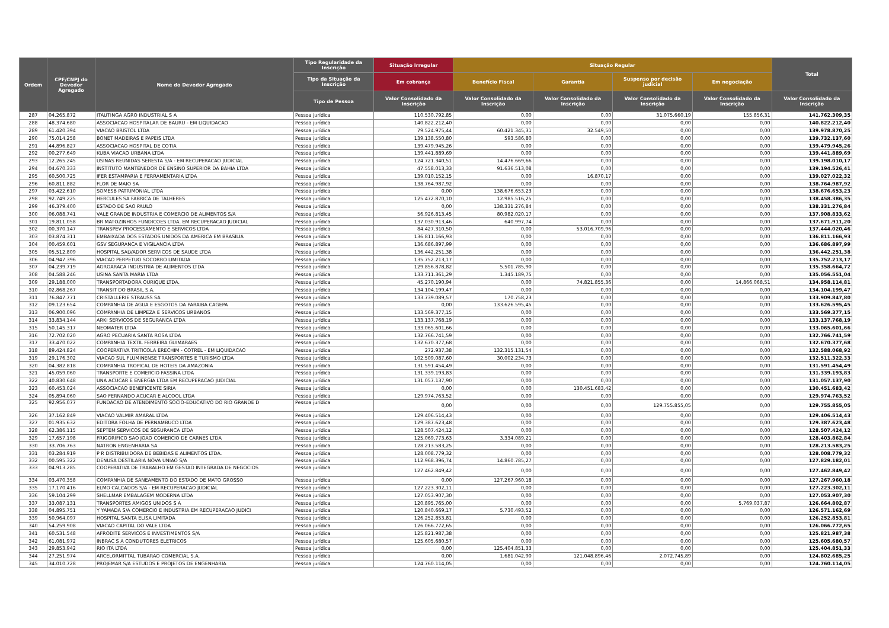| Ordem | CPF/CNPJ do Devedor Agregado | Nome do Devedor Agregado | Tipo Regularidade da Inscrição | Situação Irregular | Situação Regular | | | | Total |
| --- | --- | --- | --- | --- | --- | --- | --- | --- | --- |
| | | | Tipo da Situação da Inscrição | Em cobrança | Benefício Fiscal | Garantia | Suspenso por decisão judicial | Em negociação | |
| | | | Tipo de Pessoa | Valor Consolidado da Inscrição | Valor Consolidado da Inscrição | Valor Consolidado da Inscrição | Valor Consolidado da Inscrição | Valor Consolidado da Inscrição | Valor Consolidado da Inscrição |
| 287 | 04.265.872 | ITAUTINGA AGRO INDUSTRIAL S A | Pessoa jurídica | 110.530.792,85 | 0,00 | 0,00 | 31.075.660,19 | 155.856,31 | 141.762.309,35 |
| 288 | 48.374.680 | ASSOCIACAO HOSPITALAR DE BAURU - EM LIQUIDACAO | Pessoa jurídica | 140.822.212,40 | 0,00 | 0,00 | 0,00 | 0,00 | 140.822.212,40 |
| 289 | 61.420.394 | VIACAO BRISTOL LTDA | Pessoa jurídica | 79.524.975,44 | 60.421.345,31 | 32.549,50 | 0,00 | 0,00 | 139.978.870,25 |
| 290 | 75.014.258 | BONET MADEIRAS E PAPEIS LTDA | Pessoa jurídica | 139.138.550,80 | 593.586,80 | 0,00 | 0,00 | 0,00 | 139.732.137,60 |
| 291 | 44.896.827 | ASSOCIACAO HOSPITAL DE COTIA | Pessoa jurídica | 139.479.945,26 | 0,00 | 0,00 | 0,00 | 0,00 | 139.479.945,26 |
| 292 | 00.277.649 | KUBA VIACAO URBANA LTDA | Pessoa jurídica | 139.441.889,69 | 0,00 | 0,00 | 0,00 | 0,00 | 139.441.889,69 |
| 293 | 12.265.245 | USINAS REUNIDAS SERESTA S/A - EM RECUPERACAO JUDICIAL | Pessoa jurídica | 124.721.340,51 | 14.476.669,66 | 0,00 | 0,00 | 0,00 | 139.198.010,17 |
| 294 | 04.670.333 | INSTITUTO MANTENEDOR DE ENSINO SUPERIOR DA BAHIA LTDA | Pessoa jurídica | 47.558.013,33 | 91.636.513,08 | 0,00 | 0,00 | 0,00 | 139.194.526,41 |
| 295 | 60.500.725 | IFER ESTAMPARIA E FERRAMENTARIA LTDA | Pessoa jurídica | 139.010.152,15 | 0,00 | 16.870,17 | 0,00 | 0,00 | 139.027.022,32 |
| 296 | 60.811.882 | FLOR DE MAIO SA | Pessoa jurídica | 138.764.987,92 | 0,00 | 0,00 | 0,00 | 0,00 | 138.764.987,92 |
| 297 | 03.422.610 | SOMESB PATRIMONIAL LTDA | Pessoa jurídica | 0,00 | 138.676.653,23 | 0,00 | 0,00 | 0,00 | 138.676.653,23 |
| 298 | 92.749.225 | HERCULES SA FABRICA DE TALHERES | Pessoa jurídica | 125.472.870,10 | 12.985.516,25 | 0,00 | 0,00 | 0,00 | 138.458.386,35 |
| 299 | 46.379.400 | ESTADO DE SAO PAULO | Pessoa jurídica | 0,00 | 138.331.276,84 | 0,00 | 0,00 | 0,00 | 138.331.276,84 |
| 300 | 06.088.741 | VALE GRANDE INDUSTRIA E COMERCIO DE ALIMENTOS S/A | Pessoa jurídica | 56.926.813,45 | 80.982.020,17 | 0,00 | 0,00 | 0,00 | 137.908.833,62 |
| 301 | 19.811.058 | BR MATOZINHOS FUNDICOES LTDA. EM RECUPERACAO JUDICIAL | Pessoa jurídica | 137.030.913,46 | 640.997,74 | 0,00 | 0,00 | 0,00 | 137.671.911,20 |
| 302 | 00.370.147 | TRANSPEV PROCESSAMENTO E SERVICOS LTDA | Pessoa jurídica | 84.427.310,50 | 0,00 | 53.016.709,96 | 0,00 | 0,00 | 137.444.020,46 |
| 303 | 03.874.311 | EMBAIXADA DOS ESTADOS UNIDOS DA AMERICA EM BRASILIA | Pessoa jurídica | 136.811.166,93 | 0,00 | 0,00 | 0,00 | 0,00 | 136.811.166,93 |
| 304 | 00.459.601 | GSV SEGURANCA E VIGILANCIA LTDA | Pessoa jurídica | 136.686.897,99 | 0,00 | 0,00 | 0,00 | 0,00 | 136.686.897,99 |
| 305 | 05.512.809 | HOSPITAL SALVADOR SERVICOS DE SAUDE LTDA | Pessoa jurídica | 136.442.251,38 | 0,00 | 0,00 | 0,00 | 0,00 | 136.442.251,38 |
| 306 | 04.947.396 | VIACAO PERPETUO SOCORRO LIMITADA | Pessoa jurídica | 135.752.213,17 | 0,00 | 0,00 | 0,00 | 0,00 | 135.752.213,17 |
| 307 | 04.239.719 | AGROARACA INDUSTRIA DE ALIMENTOS LTDA | Pessoa jurídica | 129.856.878,82 | 5.501.785,90 | 0,00 | 0,00 | 0,00 | 135.358.664,72 |
| 308 | 04.588.246 | USINA SANTA MARIA LTDA | Pessoa jurídica | 133.711.361,29 | 1.345.189,75 | 0,00 | 0,00 | 0,00 | 135.056.551,04 |
| 309 | 29.188.000 | TRANSPORTADORA OURIQUE LTDA. | Pessoa jurídica | 45.270.190,94 | 0,00 | 74.821.855,36 | 0,00 | 14.866.068,51 | 134.958.114,81 |
| 310 | 02.868.267 | TRANSIT DO BRASIL S.A. | Pessoa jurídica | 134.104.199,47 | 0,00 | 0,00 | 0,00 | 0,00 | 134.104.199,47 |
| 311 | 76.847.771 | CRISTALLERIE STRAUSS SA | Pessoa jurídica | 133.739.089,57 | 170.758,23 | 0,00 | 0,00 | 0,00 | 133.909.847,80 |
| 312 | 09.123.654 | COMPANHIA DE AGUA E ESGOTOS DA PARAIBA CAGEPA | Pessoa jurídica | 0,00 | 133.626.595,45 | 0,00 | 0,00 | 0,00 | 133.626.595,45 |
| 313 | 06.900.096 | COMPANHIA DE LIMPEZA E SERVICOS URBANOS | Pessoa jurídica | 133.569.377,15 | 0,00 | 0,00 | 0,00 | 0,00 | 133.569.377,15 |
| 314 | 33.834.144 | ARKI SERVICOS DE SEGURANCA LTDA | Pessoa jurídica | 133.137.768,19 | 0,00 | 0,00 | 0,00 | 0,00 | 133.137.768,19 |
| 315 | 50.145.317 | NEOMATER LTDA | Pessoa jurídica | 133.065.601,66 | 0,00 | 0,00 | 0,00 | 0,00 | 133.065.601,66 |
| 316 | 72.702.020 | AGRO PECUARIA SANTA ROSA LTDA | Pessoa jurídica | 132.766.741,59 | 0,00 | 0,00 | 0,00 | 0,00 | 132.766.741,59 |
| 317 | 33.470.022 | COMPANHIA TEXTIL FERREIRA GUIMARAES | Pessoa jurídica | 132.670.377,68 | 0,00 | 0,00 | 0,00 | 0,00 | 132.670.377,68 |
| 318 | 89.424.824 | COOPERATIVA TRITICOLA ERECHIM - COTREL - EM LIQUIDACAO | Pessoa jurídica | 272.937,38 | 132.315.131,54 | 0,00 | 0,00 | 0,00 | 132.588.068,92 |
| 319 | 29.176.302 | VIACAO SUL FLUMINENSE TRANSPORTES E TURISMO LTDA | Pessoa jurídica | 102.509.087,60 | 30.002.234,73 | 0,00 | 0,00 | 0,00 | 132.511.322,33 |
| 320 | 04.382.818 | COMPANHIA TROPICAL DE HOTEIS DA AMAZONIA | Pessoa jurídica | 131.591.454,49 | 0,00 | 0,00 | 0,00 | 0,00 | 131.591.454,49 |
| 321 | 45.059.060 | TRANSPORTE E COMERCIO FASSINA LTDA | Pessoa jurídica | 131.339.193,83 | 0,00 | 0,00 | 0,00 | 0,00 | 131.339.193,83 |
| 322 | 40.830.648 | UNA ACUCAR E ENERGIA LTDA EM RECUPERACAO JUDICIAL | Pessoa jurídica | 131.057.137,90 | 0,00 | 0,00 | 0,00 | 0,00 | 131.057.137,90 |
| 323 | 60.453.024 | ASSOCIACAO BENEFICENTE SIRIA | Pessoa jurídica | 0,00 | 0,00 | 130.451.683,42 | 0,00 | 0,00 | 130.451.683,42 |
| 324 | 05.894.060 | SAO FERNANDO ACUCAR E ALCOOL LTDA | Pessoa jurídica | 129.974.763,52 | 0,00 | 0,00 | 0,00 | 0,00 | 129.974.763,52 |
| 325 | 92.956.077 | FUNDACAO DE ATENDIMENTO SOCIO-EDUCATIVO DO RIO GRANDE D | Pessoa jurídica | 0,00 | 0,00 | 0,00 | 129.755.855,05 | 0,00 | 129.755.855,05 |
| 326 | 37.162.849 | VIACAO VALMIR AMARAL LTDA | Pessoa jurídica | 129.406.514,43 | 0,00 | 0,00 | 0,00 | 0,00 | 129.406.514,43 |
| 327 | 01.935.632 | EDITORA FOLHA DE PERNAMBUCO LTDA | Pessoa jurídica | 129.387.623,48 | 0,00 | 0,00 | 0,00 | 0,00 | 129.387.623,48 |
| 328 | 62.386.115 | SEPTEM SERVICOS DE SEGURANCA LTDA | Pessoa jurídica | 128.507.424,12 | 0,00 | 0,00 | 0,00 | 0,00 | 128.507.424,12 |
| 329 | 17.657.198 | FRIGORIFICO SAO JOAO COMERCIO DE CARNES LTDA | Pessoa jurídica | 125.069.773,63 | 3.334.089,21 | 0,00 | 0,00 | 0,00 | 128.403.862,84 |
| 330 | 33.706.763 | NATRON ENGENHARIA SA | Pessoa jurídica | 128.213.583,25 | 0,00 | 0,00 | 0,00 | 0,00 | 128.213.583,25 |
| 331 | 03.284.919 | P R DISTRIBUIDORA DE BEBIDAS E ALIMENTOS LTDA. | Pessoa jurídica | 128.008.779,32 | 0,00 | 0,00 | 0,00 | 0,00 | 128.008.779,32 |
| 332 | 00.595.322 | DENUSA DESTILARIA NOVA UNIAO S/A | Pessoa jurídica | 112.968.396,74 | 14.860.785,27 | 0,00 | 0,00 | 0,00 | 127.829.182,01 |
| 333 | 04.913.285 | COOPERATIVA DE TRABALHO EM GESTAO INTEGRADA DE NEGOCIOS | Pessoa jurídica | 127.462.849,42 | 0,00 | 0,00 | 0,00 | 0,00 | 127.462.849,42 |
| 334 | 03.470.358 | COMPANHIA DE SANEAMENTO DO ESTADO DE MATO GROSSO | Pessoa jurídica | 0,00 | 127.267.960,18 | 0,00 | 0,00 | 0,00 | 127.267.960,18 |
| 335 | 17.170.416 | ELMO CALCADOS S/A - EM RECUPERACAO JUDICIAL | Pessoa jurídica | 127.223.302,11 | 0,00 | 0,00 | 0,00 | 0,00 | 127.223.302,11 |
| 336 | 59.104.299 | SHELLMAR EMBALAGEM MODERNA LTDA | Pessoa jurídica | 127.053.907,30 | 0,00 | 0,00 | 0,00 | 0,00 | 127.053.907,30 |
| 337 | 33.087.131 | TRANSPORTES AMIGOS UNIDOS S A | Pessoa jurídica | 120.895.765,00 | 0,00 | 0,00 | 0,00 | 5.769.037,87 | 126.664.802,87 |
| 338 | 04.895.751 | Y YAMADA S/A COMERCIO E INDUSTRIA EM RECUPERACAO JUDICI | Pessoa jurídica | 120.840.669,17 | 5.730.493,52 | 0,00 | 0,00 | 0,00 | 126.571.162,69 |
| 339 | 50.964.097 | HOSPITAL SANTA ELISA LIMITADA | Pessoa jurídica | 126.252.853,81 | 0,00 | 0,00 | 0,00 | 0,00 | 126.252.853,81 |
| 340 | 54.259.908 | VIACAO CAPITAL DO VALE LTDA | Pessoa jurídica | 126.066.772,65 | 0,00 | 0,00 | 0,00 | 0,00 | 126.066.772,65 |
| 341 | 60.531.548 | AFRODITE SERVICOS E INVESTIMENTOS S/A | Pessoa jurídica | 125.821.987,38 | 0,00 | 0,00 | 0,00 | 0,00 | 125.821.987,38 |
| 342 | 61.081.972 | INBRAC S A CONDUTORES ELETRICOS | Pessoa jurídica | 125.605.680,57 | 0,00 | 0,00 | 0,00 | 0,00 | 125.605.680,57 |
| 343 | 29.853.942 | RIO ITA LTDA | Pessoa jurídica | 0,00 | 125.404.851,33 | 0,00 | 0,00 | 0,00 | 125.404.851,33 |
| 344 | 27.251.974 | ARCELORMITTAL TUBARAO COMERCIAL S.A. | Pessoa jurídica | 0,00 | 1.681.042,90 | 121.048.896,46 | 2.072.745,89 | 0,00 | 124.802.685,25 |
| 345 | 34.010.728 | PROJEMAR S/A ESTUDOS E PROJETOS DE ENGENHARIA | Pessoa jurídica | 124.760.114,05 | 0,00 | 0,00 | 0,00 | 0,00 | 124.760.114,05 |